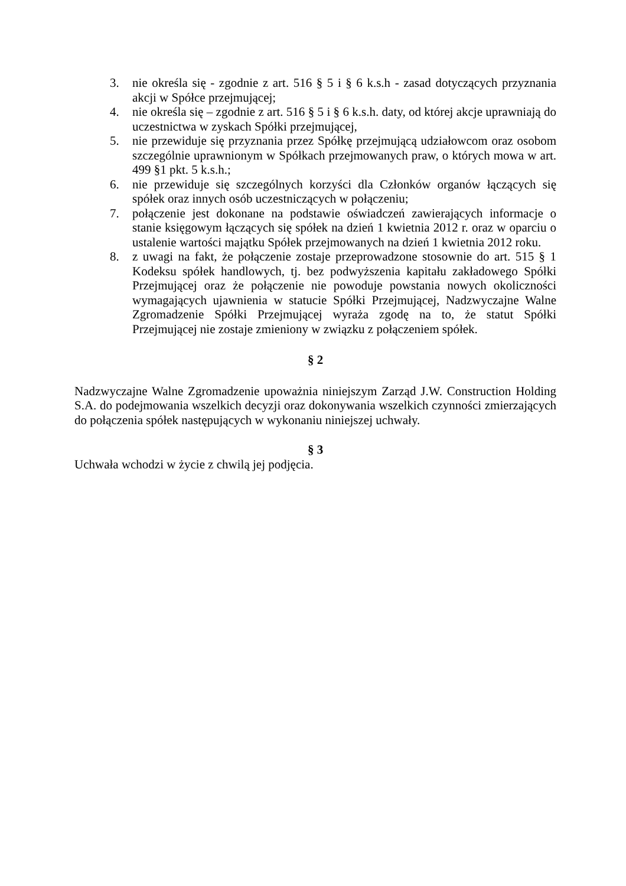3. nie określa się - zgodnie z art. 516 § 5 i § 6 k.s.h - zasad dotyczących przyznania akcji w Spółce przejmującej;
4. nie określa się – zgodnie z art. 516 § 5 i § 6 k.s.h. daty, od której akcje uprawniają do uczestnictwa w zyskach Spółki przejmującej,
5. nie przewiduje się przyznania przez Spółkę przejmującą udziałowcom oraz osobom szczególnie uprawnionym w Spółkach przejmowanych praw, o których mowa w art. 499 §1 pkt. 5 k.s.h.;
6. nie przewiduje się szczególnych korzyści dla Członków organów łączących się spółek oraz innych osób uczestniczących w połączeniu;
7. połączenie jest dokonane na podstawie oświadczeń zawierających informacje o stanie księgowym łączących się spółek na dzień 1 kwietnia 2012 r. oraz w oparciu o ustalenie wartości majątku Spółek przejmowanych na dzień 1 kwietnia 2012 roku.
8. z uwagi na fakt, że połączenie zostaje przeprowadzone stosownie do art. 515 § 1 Kodeksu spółek handlowych, tj. bez podwyższenia kapitału zakładowego Spółki Przejmującej oraz że połączenie nie powoduje powstania nowych okoliczności wymagających ujawnienia w statucie Spółki Przejmującej, Nadzwyczajne Walne Zgromadzenie Spółki Przejmującej wyraża zgodę na to, że statut Spółki Przejmującej nie zostaje zmieniony w związku z połączeniem spółek.
§ 2
Nadzwyczajne Walne Zgromadzenie upoważnia niniejszym Zarząd J.W. Construction Holding S.A. do podejmowania wszelkich decyzji oraz dokonywania wszelkich czynności zmierzających do połączenia spółek następujących w wykonaniu niniejszej uchwały.
§ 3
Uchwała wchodzi w życie z chwilą jej podjęcia.